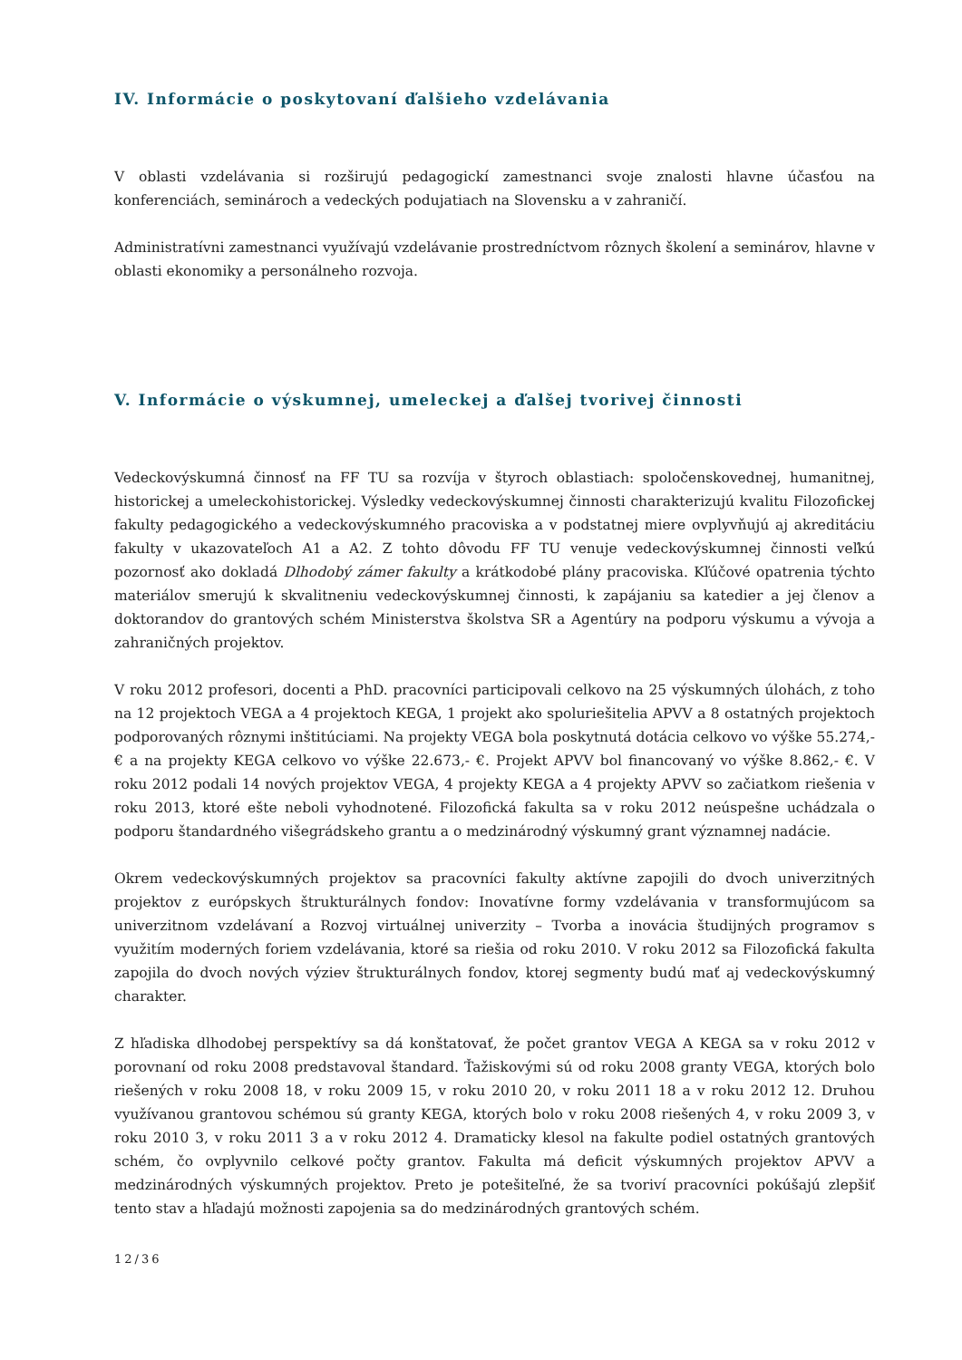IV. Informácie o poskytovaní ďalšieho vzdelávania
V oblasti vzdelávania si rozširujú pedagogickí zamestnanci svoje znalosti hlavne účasťou na konferenciách, seminároch a vedeckých podujatiach na Slovensku a v zahraničí.
Administratívni zamestnanci využívajú vzdelávanie prostredníctvom rôznych školení a seminárov, hlavne v oblasti ekonomiky a personálneho rozvoja.
V. Informácie o výskumnej, umeleckej a ďalšej tvorivej činnosti
Vedeckovýskumná činnosť na FF TU sa rozvíja v štyroch oblastiach: spoločenskovednej, humanitnej, historickej a umeleckohistorickej. Výsledky vedeckovýskumnej činnosti charakterizujú kvalitu Filozofickej fakulty pedagogického a vedeckovýskumného pracoviska a v podstatnej miere ovplyvňujú aj akreditáciu fakulty v ukazovateľoch A1 a A2. Z tohto dôvodu FF TU venuje vedeckovýskumnej činnosti veľkú pozornosť ako dokladá Dlhodobý zámer fakulty a krátkodobé plány pracoviska. Kľúčové opatrenia týchto materiálov smerujú k skvalitneniu vedeckovýskumnej činnosti, k zapájaniu sa katedier a jej členov a doktorandov do grantových schém Ministerstva školstva SR a Agentúry na podporu výskumu a vývoja a zahraničných projektov.
V roku 2012 profesori, docenti a PhD. pracovníci participovali celkovo na 25 výskumných úlohách, z toho na 12 projektoch VEGA a 4 projektoch KEGA, 1 projekt ako spoluriešitelia APVV a 8 ostatných projektoch podporovaných rôznymi inštitúciami. Na projekty VEGA bola poskytnutá dotácia celkovo vo výške 55.274,- € a na projekty KEGA celkovo vo výške 22.673,- €. Projekt APVV bol financovaný vo výške 8.862,- €. V roku 2012 podali 14 nových projektov VEGA, 4 projekty KEGA a 4 projekty APVV so začiatkom riešenia v roku 2013, ktoré ešte neboli vyhodnotené. Filozofická fakulta sa v roku 2012 neúspešne uchádzala o podporu štandardného višegrádskeho grantu a o medzinárodný výskumný grant významnej nadácie.
Okrem vedeckovýskumných projektov sa pracovníci fakulty aktívne zapojili do dvoch univerzitných projektov z európskych štrukturálnych fondov: Inovatívne formy vzdelávania v transformujúcom sa univerzitnom vzdelávaní a Rozvoj virtuálnej univerzity – Tvorba a inovácia študijných programov s využitím moderných foriem vzdelávania, ktoré sa riešia od roku 2010. V roku 2012 sa Filozofická fakulta zapojila do dvoch nových výziev štrukturálnych fondov, ktorej segmenty budú mať aj vedeckovýskumný charakter.
Z hľadiska dlhodobej perspektívy sa dá konštatovať, že počet grantov VEGA A KEGA sa v roku 2012 v porovnaní od roku 2008 predstavoval štandard. Ťažiskovými sú od roku 2008 granty VEGA, ktorých bolo riešených v roku 2008 18, v roku 2009 15, v roku 2010 20, v roku 2011 18 a v roku 2012 12. Druhou využívanou grantovou schémou sú granty KEGA, ktorých bolo v roku 2008 riešených 4, v roku 2009 3, v roku 2010 3, v roku 2011 3 a v roku 2012 4. Dramaticky klesol na fakulte podiel ostatných grantových schém, čo ovplyvnilo celkové počty grantov. Fakulta má deficit výskumných projektov APVV a medzinárodných výskumných projektov. Preto je potešiteľné, že sa tvoriví pracovníci pokúšajú zlepšiť tento stav a hľadajú možnosti zapojenia sa do medzinárodných grantových schém.
12/36